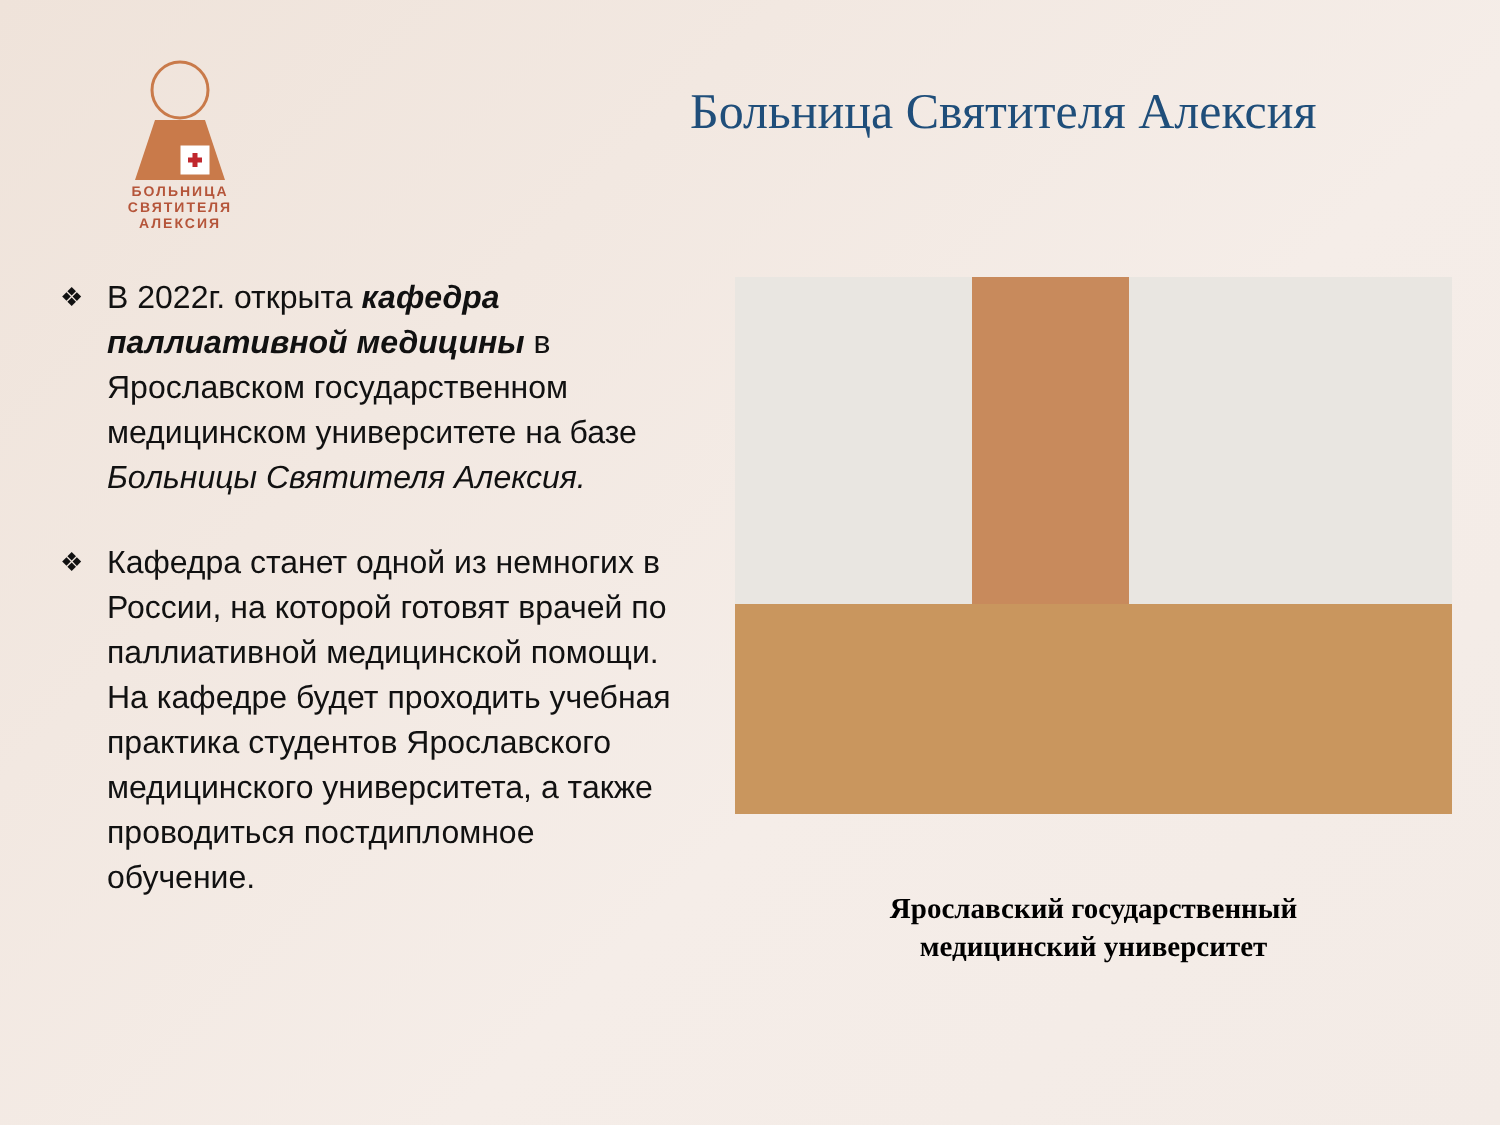БОЛЬНИЦА
СВЯТИТЕЛЯ
АЛЕКСИЯ
Больница Святителя Алексия
❖
В 2022г. открыта кафедра паллиативной медицины в Ярославском государственном медицинском университете на базе Больницы Святителя Алексия.
❖
Кафедра станет одной из немногих в России, на которой готовят врачей по паллиативной медицинской помощи. На кафедре будет проходить учебная практика студентов Ярославского медицинского университета, а также проводиться постдипломное обучение.
Ярославский государственный
медицинский университет